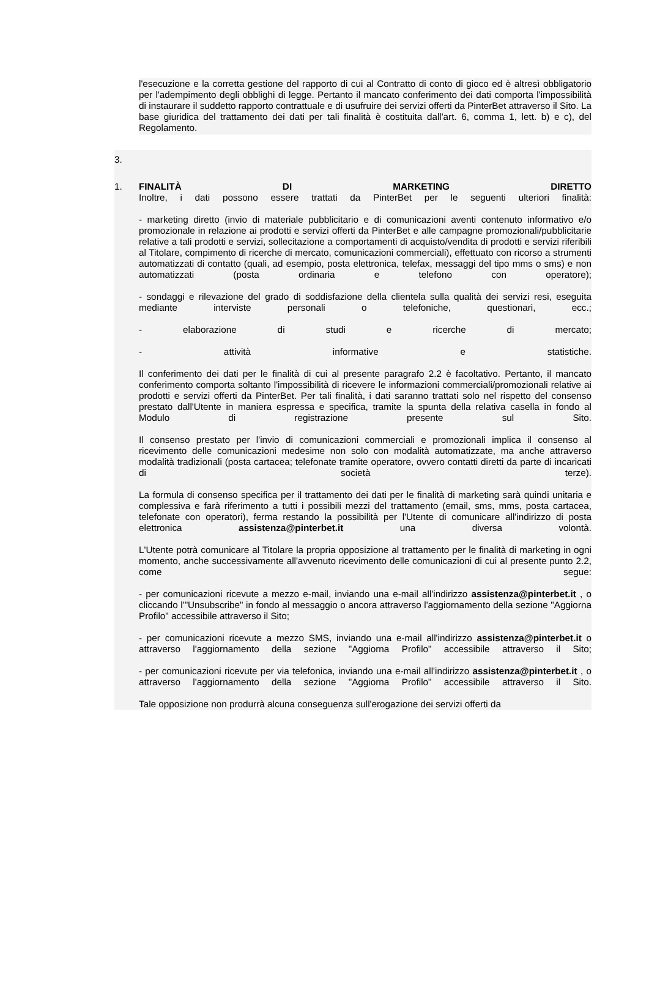l'esecuzione e la corretta gestione del rapporto di cui al Contratto di conto di gioco ed è altresì obbligatorio per l'adempimento degli obblighi di legge. Pertanto il mancato conferimento dei dati comporta l'impossibilità di instaurare il suddetto rapporto contrattuale e di usufruire dei servizi offerti da PinterBet attraverso il Sito. La base giuridica del trattamento dei dati per tali finalità è costituita dall'art. 6, comma 1, lett. b) e c), del Regolamento.
3.
1. FINALITÀ DI MARKETING DIRETTO
Inoltre, i dati possono essere trattati da PinterBet per le seguenti ulteriori finalità:
- marketing diretto (invio di materiale pubblicitario e di comunicazioni aventi contenuto informativo e/o promozionale in relazione ai prodotti e servizi offerti da PinterBet e alle campagne promozionali/pubblicitarie relative a tali prodotti e servizi, sollecitazione a comportamenti di acquisto/vendita di prodotti e servizi riferibili al Titolare, compimento di ricerche di mercato, comunicazioni commerciali), effettuato con ricorso a strumenti automatizzati di contatto (quali, ad esempio, posta elettronica, telefax, messaggi del tipo mms o sms) e non automatizzati (posta ordinaria e telefono con operatore);
- sondaggi e rilevazione del grado di soddisfazione della clientela sulla qualità dei servizi resi, eseguita mediante interviste personali o telefoniche, questionari, ecc.;
- elaborazione di studi e ricerche di mercato;
- attività informative e statistiche.
Il conferimento dei dati per le finalità di cui al presente paragrafo 2.2 è facoltativo. Pertanto, il mancato conferimento comporta soltanto l'impossibilità di ricevere le informazioni commerciali/promozionali relative ai prodotti e servizi offerti da PinterBet. Per tali finalità, i dati saranno trattati solo nel rispetto del consenso prestato dall'Utente in maniera espressa e specifica, tramite la spunta della relativa casella in fondo al Modulo di registrazione presente sul Sito.
Il consenso prestato per l'invio di comunicazioni commerciali e promozionali implica il consenso al ricevimento delle comunicazioni medesime non solo con modalità automatizzate, ma anche attraverso modalità tradizionali (posta cartacea; telefonate tramite operatore, ovvero contatti diretti da parte di incaricati di società terze).
La formula di consenso specifica per il trattamento dei dati per le finalità di marketing sarà quindi unitaria e complessiva e farà riferimento a tutti i possibili mezzi del trattamento (email, sms, mms, posta cartacea, telefonate con operatori), ferma restando la possibilità per l'Utente di comunicare all'indirizzo di posta elettronica assistenza@pinterbet.it una diversa volontà.
L'Utente potrà comunicare al Titolare la propria opposizione al trattamento per le finalità di marketing in ogni momento, anche successivamente all'avvenuto ricevimento delle comunicazioni di cui al presente punto 2.2, come segue:
- per comunicazioni ricevute a mezzo e-mail, inviando una e-mail all'indirizzo assistenza@pinterbet.it , o cliccando l'"Unsubscribe" in fondo al messaggio o ancora attraverso l'aggiornamento della sezione "Aggiorna Profilo" accessibile attraverso il Sito;
- per comunicazioni ricevute a mezzo SMS, inviando una e-mail all'indirizzo assistenza@pinterbet.it o attraverso l'aggiornamento della sezione "Aggiorna Profilo" accessibile attraverso il Sito;
- per comunicazioni ricevute per via telefonica, inviando una e-mail all'indirizzo assistenza@pinterbet.it , o attraverso l'aggiornamento della sezione "Aggiorna Profilo" accessibile attraverso il Sito.
Tale opposizione non produrrà alcuna conseguenza sull'erogazione dei servizi offerti da